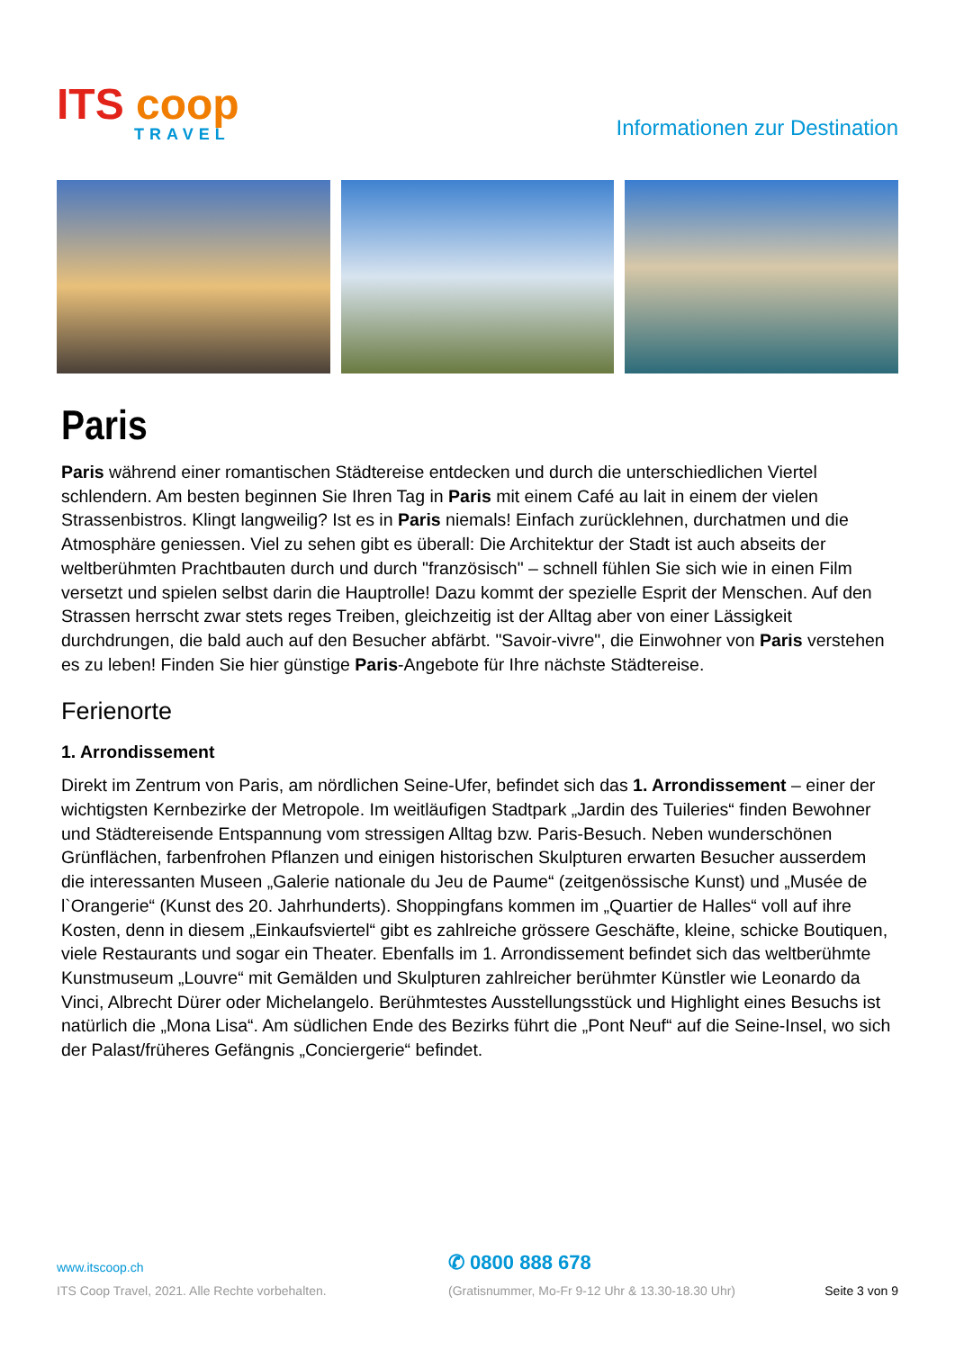ITS coop
TRAVEL
Informationen zur Destination
Paris
Paris während einer romantischen Städtereise entdecken und durch die unterschiedlichen Viertel schlendern. Am besten beginnen Sie Ihren Tag in Paris mit einem Café au lait in einem der vielen Strassenbistros. Klingt langweilig? Ist es in Paris niemals! Einfach zurücklehnen, durchatmen und die Atmosphäre geniessen. Viel zu sehen gibt es überall: Die Architektur der Stadt ist auch abseits der weltberühmten Prachtbauten durch und durch "französisch" – schnell fühlen Sie sich wie in einen Film versetzt und spielen selbst darin die Hauptrolle! Dazu kommt der spezielle Esprit der Menschen. Auf den Strassen herrscht zwar stets reges Treiben, gleichzeitig ist der Alltag aber von einer Lässigkeit durchdrungen, die bald auch auf den Besucher abfärbt. "Savoir-vivre", die Einwohner von Paris verstehen es zu leben! Finden Sie hier günstige Paris-Angebote für Ihre nächste Städtereise.
Ferienorte
1. Arrondissement
Direkt im Zentrum von Paris, am nördlichen Seine-Ufer, befindet sich das 1. Arrondissement – einer der wichtigsten Kernbezirke der Metropole. Im weitläufigen Stadtpark „Jardin des Tuileries“ finden Bewohner und Städtereisende Entspannung vom stressigen Alltag bzw. Paris-Besuch. Neben wunderschönen Grünflächen, farbenfrohen Pflanzen und einigen historischen Skulpturen erwarten Besucher ausserdem die interessanten Museen „Galerie nationale du Jeu de Paume“ (zeitgenössische Kunst) und „Musée de l`Orangerie“ (Kunst des 20. Jahrhunderts). Shoppingfans kommen im „Quartier de Halles“ voll auf ihre Kosten, denn in diesem „Einkaufsviertel“ gibt es zahlreiche grössere Geschäfte, kleine, schicke Boutiquen, viele Restaurants und sogar ein Theater. Ebenfalls im 1. Arrondissement befindet sich das weltberühmte Kunstmuseum „Louvre“ mit Gemälden und Skulpturen zahlreicher berühmter Künstler wie Leonardo da Vinci, Albrecht Dürer oder Michelangelo. Berühmtestes Ausstellungsstück und Highlight eines Besuchs ist natürlich die „Mona Lisa“. Am südlichen Ende des Bezirks führt die „Pont Neuf“ auf die Seine-Insel, wo sich der Palast/früheres Gefängnis „Conciergerie“ befindet.
www.itscoop.ch
✆ 0800 888 678
ITS Coop Travel, 2021. Alle Rechte vorbehalten.
(Gratisnummer, Mo-Fr 9-12 Uhr & 13.30-18.30 Uhr)
Seite 3 von 9